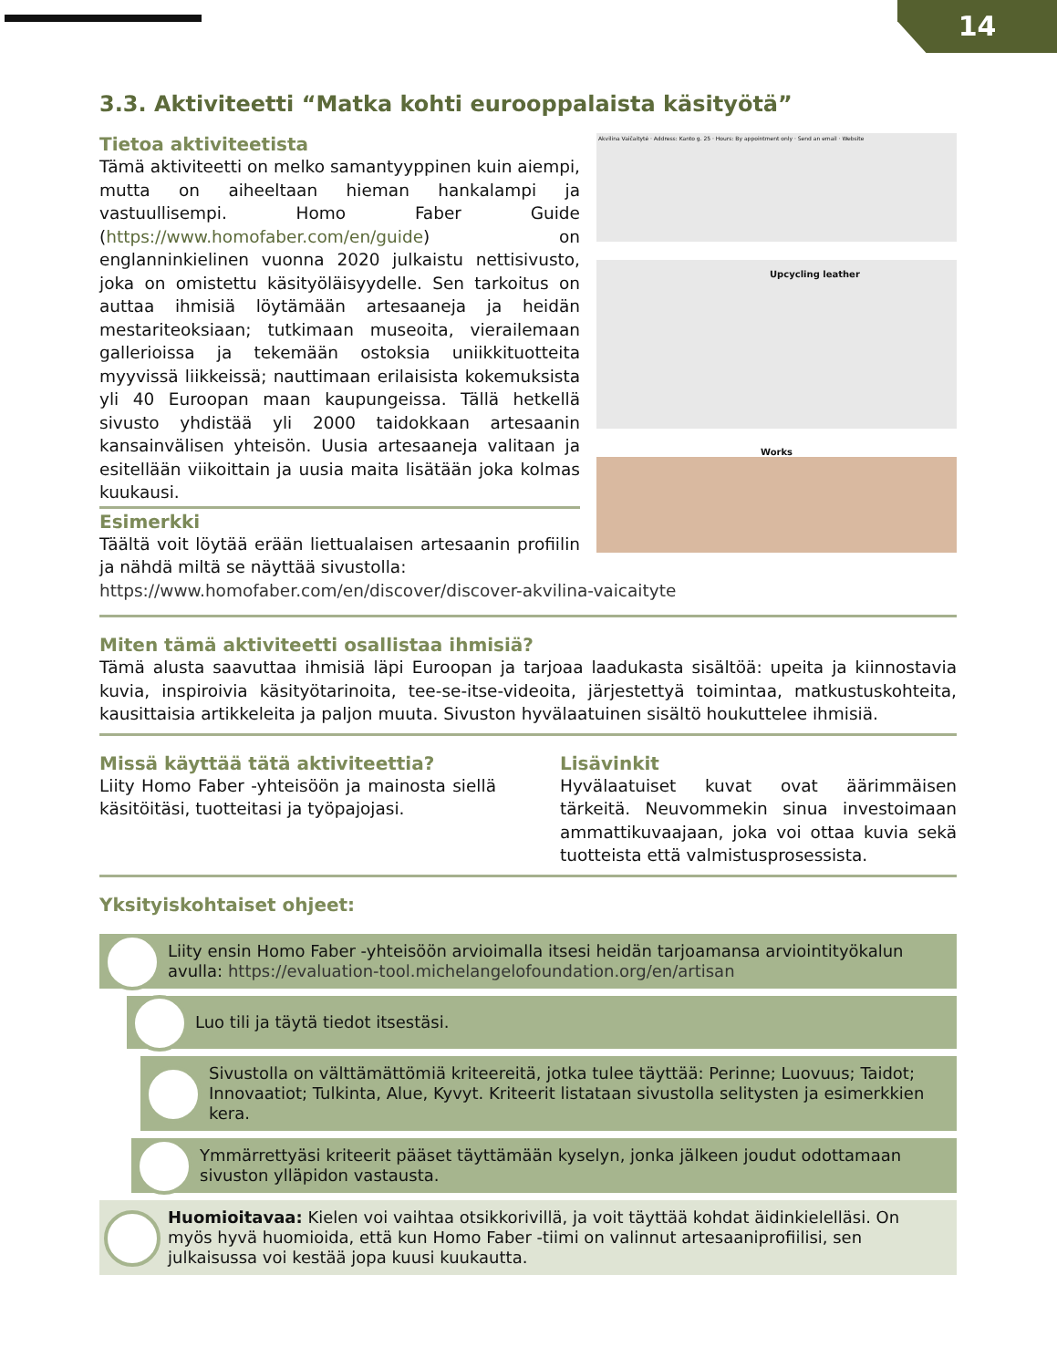14
3.3. Aktiviteetti “Matka kohti eurooppalaista käsityötä”
Tietoa aktiviteetista
Tämä aktiviteetti on melko samantyyppinen kuin aiempi, mutta on aiheeltaan hieman hankalampi ja vastuullisempi. Homo Faber Guide (https://www.homofaber.com/en/guide) on englanninkielinen vuonna 2020 julkaistu nettisivusto, joka on omistettu käsityöläisyydelle. Sen tarkoitus on auttaa ihmisiä löytämään artesaaneja ja heidän mestariteoksiaan; tutkimaan museoita, vierailemaan gallerioissa ja tekemään ostoksia uniikkituotteita myyvissä liikkeissä; nauttimaan erilaisista kokemuksista yli 40 Euroopan maan kaupungeissa. Tällä hetkellä sivusto yhdistää yli 2000 taidokkaan artesaanin kansainvälisen yhteisön. Uusia artesaaneja valitaan ja esitellään viikoittain ja uusia maita lisätään joka kolmas kuukausi.
Esimerkki
Täältä voit löytää erään liettualaisen artesaanin profiilin ja nähdä miltä se näyttää sivustolla:
Akvilina Vaičaitytė · Address: Kanto g. 25 · Hours: By appointment only · Send an email · Website
Upcycling leather
Works
https://www.homofaber.com/en/discover/discover-akvilina-vaicaityte
Miten tämä aktiviteetti osallistaa ihmisiä?
Tämä alusta saavuttaa ihmisiä läpi Euroopan ja tarjoaa laadukasta sisältöä: upeita ja kiinnostavia kuvia, inspiroivia käsityötarinoita, tee-se-itse-videoita, järjestettyä toimintaa, matkustuskohteita, kausittaisia artikkeleita ja paljon muuta. Sivuston hyvälaatuinen sisältö houkuttelee ihmisiä.
Missä käyttää tätä aktiviteettia?
Liity Homo Faber -yhteisöön ja mainosta siellä käsitöitäsi, tuotteitasi ja työpajojasi.
Lisävinkit
Hyvälaatuiset kuvat ovat äärimmäisen tärkeitä. Neuvommekin sinua investoimaan ammattikuvaajaan, joka voi ottaa kuvia sekä tuotteista että valmistusprosessista.
Yksityiskohtaiset ohjeet:
Liity ensin Homo Faber -yhteisöön arvioimalla itsesi heidän tarjoamansa arviointityökalun avulla: https://evaluation-tool.michelangelofoundation.org/en/artisan
Luo tili ja täytä tiedot itsestäsi.
Sivustolla on välttämättömiä kriteereitä, jotka tulee täyttää: Perinne; Luovuus; Taidot; Innovaatiot; Tulkinta, Alue, Kyvyt. Kriteerit listataan sivustolla selitysten ja esimerkkien kera.
Ymmärrettyäsi kriteerit pääset täyttämään kyselyn, jonka jälkeen joudut odottamaan sivuston ylläpidon vastausta.
Huomioitavaa: Kielen voi vaihtaa otsikkorivillä, ja voit täyttää kohdat äidinkielelläsi. On myös hyvä huomioida, että kun Homo Faber -tiimi on valinnut artesaaniprofiilisi, sen julkaisussa voi kestää jopa kuusi kuukautta.